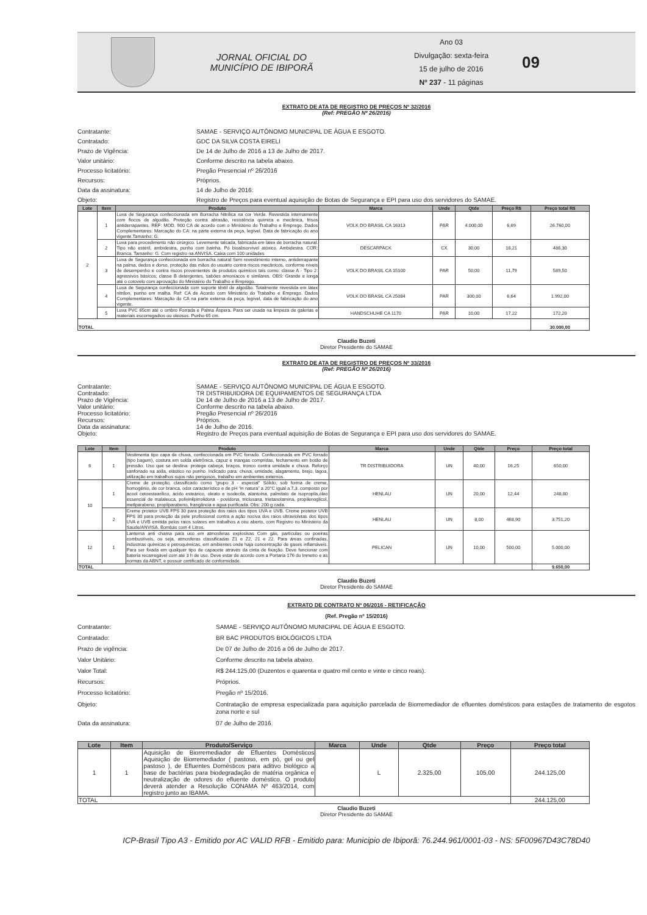JORNAL OFICIAL DO
MUNICÍPIO DE IBIPORÃ
Ano 03
Divulgação: sexta-feira
15 de julho de 2016
Nº 237 - 11 páginas
09
EXTRATO DE ATA DE REGISTRO DE PREÇOS Nº 32/2016
(Ref: PREGÃO Nº 26/2016)
Contratante: SAMAE - SERVIÇO AUTÔNOMO MUNICIPAL DE ÁGUA E ESGOTO.
Contratado: GDC DA SILVA COSTA EIRELI
Prazo de Vigência: De 14 de Julho de 2016 a 13 de Julho de 2017.
Valor unitário: Conforme descrito na tabela abaixo.
Processo licitatório: Pregão Presencial nº 26/2016
Recursos: Próprios.
Data da assinatura: 14 de Julho de 2016.
Objeto: Registro de Preços para eventual aquisição de Botas de Segurança e EPI para uso dos servidores do SAMAE.
| Lote | Item | Produto | Marca | Unde | Qtde | Preço R$ | Preço total R$ |
| --- | --- | --- | --- | --- | --- | --- | --- |
| 2 | 1 | Luva de Segurança confeccionada em Borracha Nitrílica na cor Verde. Revestida internamente com flocos de algodão. Proteção contra abrasão, resistência química e mecânica, frisos antiderrapantes. REF: MOD. 900 CA de acordo com o Ministério do Trabalho e Emprego. Dados Complementares: Marcação do CA: na parte externa da peça, legível. Data de fabricação do ano vigente.Tamanho: G. | VOLK DO BRASIL CA 16313 | PAR | 4.000,00 | 6,69 | 26.760,00 |
| | 2 | Luva para procedimento não cirúrgico. Levemente talcada, fabricada em látex de borracha natural. Tipo não estéril, ambidestra, punho com bainha. Pó bioabsorvível atóxico. Ambidestra. COR: Branca. Tamanho: G. Com registro na ANVISA. Caixa com 100 unidades | DESCARPACK | CX | 30,00 | 16,21 | 486,30 |
| | 3 | Luva de Segurança confeccionada em borracha natural Sem revestimento interno, antiderrapante na palma, dedos e dorso, proteção das mãos do usuário contra riscos mecânicos, conforme níveis de desempenho e contra riscos provenientes de produtos químicos tais como: classe A - Tipo 2: agressivos básicos; classe B detergentes, sabões amoníacos e similares. OBS: Grande e longa até o cotovelo com aprovação do Ministério do Trabalho e Emprego. | VOLK DO BRASIL CA 15100 | PAR | 50,00 | 11,79 | 589,50 |
| | 4 | Luva de Segurança confeccionada com suporte têxtil de algodão. Totalmente revestida em látex nitrilon, punho em malha. Ref: CA de Acordo com Ministério do Trabalho e Emprego. Dados Complementares: Marcação do CA na parte externa da peça, legível, data de fabricação do ano vigente. | VOLK DO BRASIL CA 25084 | PAR | 300,00 | 6,64 | 1.992,00 |
| | 5 | Luva PVC 65cm até o ombro Forrada e Palma Áspera. Para ser usada na limpeza de galerias e materiais escorregadios ou oleosos. Punho 65 cm. | HANDSCHUHE CA 1170 | PAR | 10,00 | 17,22 | 172,20 |
| TOTAL | | | | | | | 30.000,00 |
Claudio Buzeti
Diretor Presidente do SAMAE
EXTRATO DE ATA DE REGISTRO DE PREÇOS Nº 33/2016
(Ref: PREGÃO Nº 26/2016)
Contratante: SAMAE - SERVIÇO AUTÔNOMO MUNICIPAL DE ÁGUA E ESGOTO.
Contratado: TR DISTRIBUIDORA DE EQUIPAMENTOS DE SEGURANÇA LTDA
Prazo de Vigência: De 14 de Julho de 2016 a 13 de Julho de 2017.
Valor unitário: Conforme descrito na tabela abaixo.
Processo licitatório: Pregão Presencial nº 26/2016
Recursos: Próprios.
Data da assinatura: 14 de Julho de 2016.
Objeto: Registro de Preços para eventual aquisição de Botas de Segurança e EPI para uso dos servidores do SAMAE.
| Lote | Item | Produto | Marca | Unde | Qtde | Preço | Preço total |
| --- | --- | --- | --- | --- | --- | --- | --- |
| 6 | 1 | Vestimenta tipo capa de chuva, confeccionada em PVC forrado. Confeccionada em PVC forrado (tipo bagum), costura em solda eletrônica, capuz e mangas compridas, fechamento em botão de pressão. Uso que se destina: protege cabeça, braços, tronco contra umidade e chuva. Reforço sanfonado na axila, elástico no punho. Indicado para: chuva, umidade, alagamento, brejo, lagoa, utilização em trabalhos sujos não perigosos, trabalho em ambientes externos. | TR DISTRIBUIDORA | UN | 40,00 | 16,25 | 650,00 |
| 10 | 1 | Creme de proteção, classificado como “grupo 3 - especial” Sólido, sob forma de creme, homogênio, de cor branca, odor característico e de pH “in natura” a 20°C igual a 7,3. composto por ácool cetoestearílico, ácido esteárico, oleato e isodecila, alantoína, palmitato de isopropila,óleo essencial de malaleuca, polivinilpirrolidona - povidona, triclosana, trietanolamina, propilenoglicol, metlparabeno, propilparabeno, frangância e água purificada. Obs: 200 g cada. | HENLAU | UN | 20,00 | 12,44 | 248,80 |
| | 2 | Creme protetor UVB FPS 30 para proteção dos raios dos tipos UVA e UVB. Creme protetor UVB FPS 30 para proteção da pele profissional contra a ação nociva dos raios ultravioletas dos tipos UVA e UVB emitida pelos raios solares em trabalhos a céu aberto, com Registro no Ministério da Saúde/ANVISA. Bombas com 4 Litros. | HENLAU | UN | 8,00 | 468,90 | 3.751,20 |
| 12 | 1 | Lanterna anti chama para uso em atmosferas explosivas Com gás, partículas ou poeiras combustíveis, ou seja, atmosferas classificadas Z1 e Z2, 21 e 22. Para áreas confinadas, indústrias químicas e petroquímicas, em ambientes onde haja concentração de gases inflamáveis. Para ser fixada em qualquer tipo de capacete através da cinta de fixação. Deve funcionar com bateria recarregável com até 3 h de uso. Deve estar de acordo com a Portaria 176 do Inmetro e as normas da ABNT, e possuir certificado de conformidade. | PELICAN | UN | 10,00 | 500,00 | 5.000,00 |
| TOTAL | | | | | | | 9.650,00 |
Claudio Buzeti
Diretor Presidente do SAMAE
EXTRATO DE CONTRATO Nº 06/2016 - RETIFICAÇÃO
(Ref. Pregão nº 15/2016)
Contratante: SAMAE - SERVIÇO AUTÔNOMO MUNICIPAL DE ÁGUA E ESGOTO.
Contratado: BR BAC PRODUTOS BIOLÓGICOS LTDA
Prazo de vigência: De 07 de Julho de 2016 a 06 de Julho de 2017.
Valor Unitário: Conforme descrito na tabela abaixo.
Valor Total: R$ 244.125,00 (Duzentos e quarenta e quatro mil cento e vinte e cinco reais).
Recursos: Próprios.
Processo licitatório: Pregão nº 15/2016.
Objeto: Contratação de empresa especializada para aquisição parcelada de Biorremediador de efluentes domésticos para estações de tratamento de esgotos zona norte e sul
Data da assinatura: 07 de Julho de 2016.
| Lote | Item | Produto/Serviço | Marca | Unde | Qtde | Preço | Preço total |
| --- | --- | --- | --- | --- | --- | --- | --- |
| 1 | 1 | Aquisição de Biorremediador de Efluentes Domésticos Aquisição de Biorremediador ( pastoso, em pó, gel ou gel pastoso ), de Efluentes Domésticos para aditivo biológico a base de bactérias para biodegradação de matéria orgânica e neutralização de odores do efluente doméstico. O produto deverá atender a Resolução CONAMA Nº 463/2014, com registro junto ao IBAMA. | | L | 2.325,00 | 105,00 | 244.125,00 |
| TOTAL | | | | | | | 244.125,00 |
Claudio Buzeti
Diretor Presidente do SAMAE
ICP-Brasil Tipo A3 - Emitido por AC VALID RFB - Emitido para: Municipio de Ibiporã: 76.244.961/0001-03 - NS: 5F00967D43C78D40